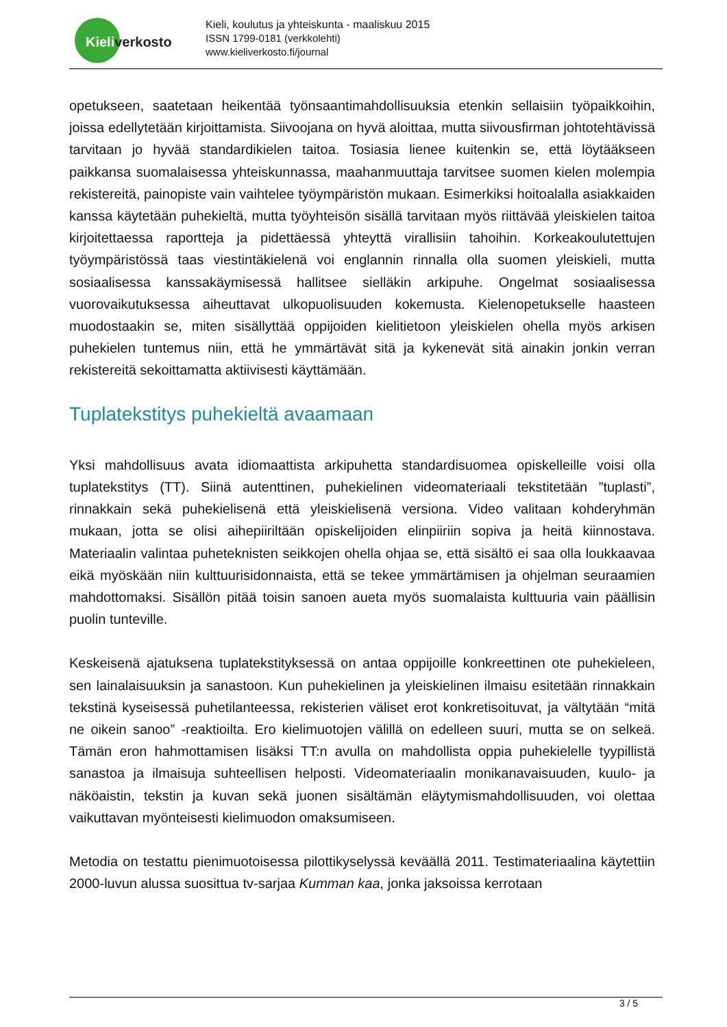Kieliverkosto
Kieli, koulutus ja yhteiskunta - maaliskuu 2015
ISSN 1799-0181 (verkkolehti)
www.kieliverkosto.fi/journal
opetukseen, saatetaan heikentää työnsaantimahdollisuuksia etenkin sellaisiin työpaikkoihin, joissa edellytetään kirjoittamista. Siivoojana on hyvä aloittaa, mutta siivousfirman johtotehtävissä tarvitaan jo hyvää standardikielen taitoa. Tosiasia lienee kuitenkin se, että löytääkseen paikkansa suomalaisessa yhteiskunnassa, maahanmuuttaja tarvitsee suomen kielen molempia rekistereitä, painopiste vain vaihtelee työympäristön mukaan. Esimerkiksi hoitoalalla asiakkaiden kanssa käytetään puhekieltä, mutta työyhteisön sisällä tarvitaan myös riittävää yleiskielen taitoa kirjoitettaessa raportteja ja pidettäessä yhteyttä virallisiin tahoihin. Korkeakoulutettujen työympäristössä taas viestintäkielenä voi englannin rinnalla olla suomen yleiskieli, mutta sosiaalisessa kanssakäymisessä hallitsee sielläkin arkipuhe. Ongelmat sosiaalisessa vuorovaikutuksessa aiheuttavat ulkopuolisuuden kokemusta. Kielenopetukselle haasteen muodostaakin se, miten sisällyttää oppijoiden kielitietoon yleiskielen ohella myös arkisen puhekielen tuntemus niin, että he ymmärtävät sitä ja kykenevät sitä ainakin jonkin verran rekistereitä sekoittamatta aktiivisesti käyttämään.
Tuplatekstitys puhekieltä avaamaan
Yksi mahdollisuus avata idiomaattista arkipuhetta standardisuomea opiskelleille voisi olla tuplatekstitys (TT). Siinä autenttinen, puhekielinen videomateriaali tekstitetään ”tuplasti”, rinnakkain sekä puhekielisenä että yleiskielisenä versiona. Video valitaan kohderyhmän mukaan, jotta se olisi aihepiiriltään opiskelijoiden elinpiiriin sopiva ja heitä kiinnostava. Materiaalin valintaa puheteknisten seikkojen ohella ohjaa se, että sisältö ei saa olla loukkaavaa eikä myöskään niin kulttuurisidonnaista, että se tekee ymmärtämisen ja ohjelman seuraamien mahdottomaksi. Sisällön pitää toisin sanoen aueta myös suomalaista kulttuuria vain päällisin puolin tunteville.
Keskeisenä ajatuksena tuplatekstityksessä on antaa oppijoille konkreettinen ote puhekieleen, sen lainalaisuuksin ja sanastoon. Kun puhekielinen ja yleiskielinen ilmaisu esitetään rinnakkain tekstinä kyseisessä puhetilanteessa, rekisterien väliset erot konkretisoituvat, ja vältytään “mitä ne oikein sanoo” -reaktioilta. Ero kielimuotojen välillä on edelleen suuri, mutta se on selkeä. Tämän eron hahmottamisen lisäksi TT:n avulla on mahdollista oppia puhekielelle tyypillistä sanastoa ja ilmaisuja suhteellisen helposti. Videomateriaalin monikanavaisuuden, kuulo- ja näköaistin, tekstin ja kuvan sekä juonen sisältämän eläytymismahdollisuuden, voi olettaa vaikuttavan myönteisesti kielimuodon omaksumiseen.
Metodia on testattu pienimuotoisessa pilottikyselyssä keväällä 2011. Testimateriaalina käytettiin 2000-luvun alussa suosittua tv-sarjaa Kumman kaa, jonka jaksoissa kerrotaan
3 / 5